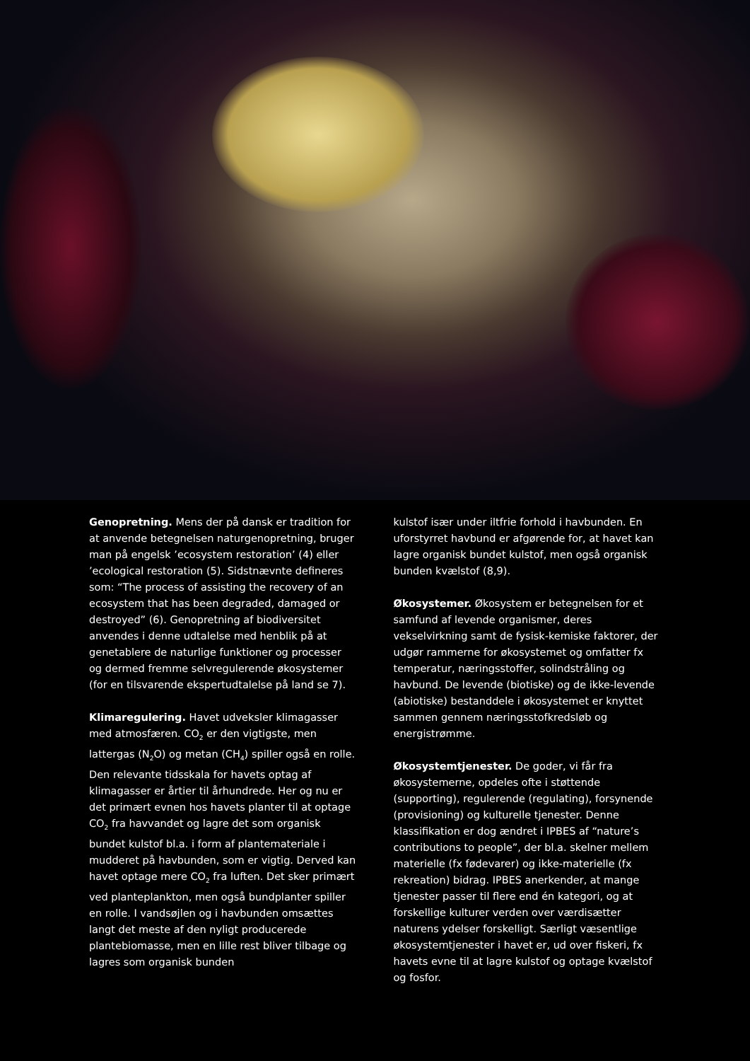Genopretning. Mens der på dansk er tradition for at anvende betegnelsen naturgenopretning, bruger man på engelsk ’ecosystem restoration’ (4) eller ’ecological restoration (5). Sidstnævnte defineres som: “The process of assisting the recovery of an ecosystem that has been degraded, damaged or destroyed” (6). Genopretning af biodiversitet anvendes i denne udtalelse med henblik på at genetablere de naturlige funktioner og processer og dermed fremme selvregulerende økosystemer (for en tilsvarende ekspertudtalelse på land se 7).
Klimaregulering. Havet udveksler klimagasser med atmosfæren. CO<sub>2</sub> er den vigtigste, men lattergas (N<sub>2</sub>O) og metan (CH<sub>4</sub>) spiller også en rolle. Den relevante tidsskala for havets optag af klimagasser er årtier til århundrede. Her og nu er det primært evnen hos havets planter til at optage CO<sub>2</sub> fra havvandet og lagre det som organisk bundet kulstof bl.a. i form af plantemateriale i mudderet på havbunden, som er vigtig. Derved kan havet optage mere CO<sub>2</sub> fra luften. Det sker primært ved planteplankton, men også bundplanter spiller en rolle. I vandsøjlen og i havbunden omsættes langt det meste af den nyligt producerede plantebiomasse, men en lille rest bliver tilbage og lagres som organisk bunden
kulstof især under iltfrie forhold i havbunden. En uforstyrret havbund er afgørende for, at havet kan lagre organisk bundet kulstof, men også organisk bunden kvælstof (8,9).
Økosystemer. Økosystem er betegnelsen for et samfund af levende organismer, deres vekselvirkning samt de fysisk-kemiske faktorer, der udgør rammerne for økosystemet og omfatter fx temperatur, næringsstoffer, solindstråling og havbund. De levende (biotiske) og de ikke-levende (abiotiske) bestanddele i økosystemet er knyttet sammen gennem næringsstofkredsløb og energistrømme.
Økosystemtjenester. De goder, vi får fra økosystemerne, opdeles ofte i støttende (supporting), regulerende (regulating), forsynende (provisioning) og kulturelle tjenester. Denne klassifikation er dog ændret i IPBES af “nature’s contributions to people”, der bl.a. skelner mellem materielle (fx fødevarer) og ikke-materielle (fx rekreation) bidrag. IPBES anerkender, at mange tjenester passer til flere end én kategori, og at forskellige kulturer verden over værdisætter naturens ydelser forskelligt. Særligt væsentlige økosystemtjenester i havet er, ud over fiskeri, fx havets evne til at lagre kulstof og optage kvælstof og fosfor.